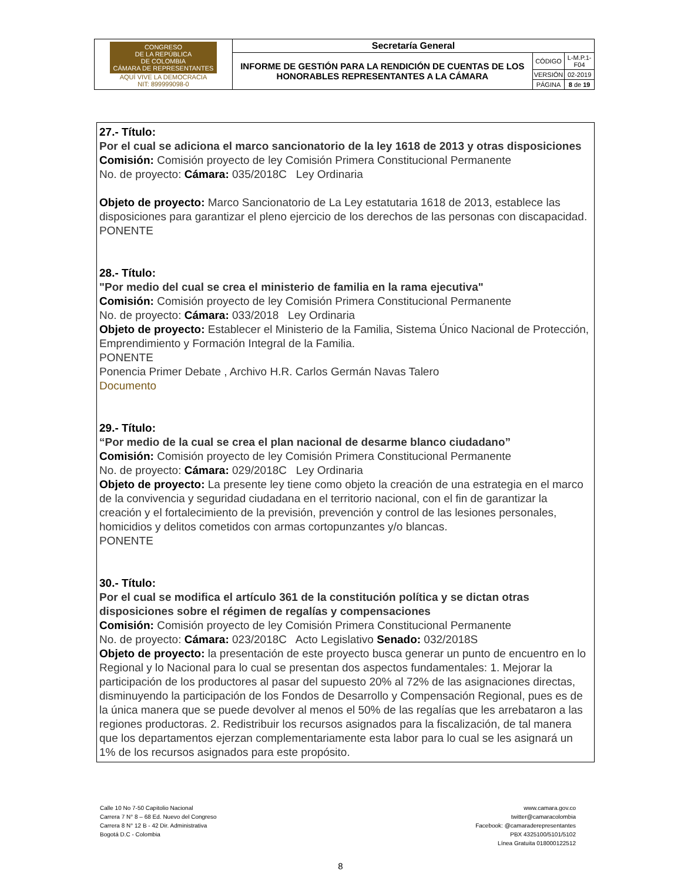| CONGRESO DE LA REPÚBLICA DE COLOMBIA CÁMARA DE REPRESENTANTES AQUÍ VIVE LA DEMOCRACIA NIT: 899999098-0 | Secretaría General | | |
| | INFORME DE GESTIÓN PARA LA RENDICIÓN DE CUENTAS DE LOS HONORABLES REPRESENTANTES A LA CÁMARA | CÓDIGO | L-M.P.1-F04 |
| | | VERSIÓN | 02-2019 |
| | | PÁGINA | 8 de 19 |
27.- Título:
Por el cual se adiciona el marco sancionatorio de la ley 1618 de 2013 y otras disposiciones
Comisión: Comisión proyecto de ley Comisión Primera Constitucional Permanente
No. de proyecto: Cámara: 035/2018C Ley Ordinaria
Objeto de proyecto: Marco Sancionatorio de La Ley estatutaria 1618 de 2013, establece las disposiciones para garantizar el pleno ejercicio de los derechos de las personas con discapacidad.
PONENTE
28.- Título:
"Por medio del cual se crea el ministerio de familia en la rama ejecutiva"
Comisión: Comisión proyecto de ley Comisión Primera Constitucional Permanente
No. de proyecto: Cámara: 033/2018 Ley Ordinaria
Objeto de proyecto: Establecer el Ministerio de la Familia, Sistema Único Nacional de Protección, Emprendimiento y Formación Integral de la Familia.
PONENTE
Ponencia Primer Debate , Archivo H.R. Carlos Germán Navas Talero
Documento
29.- Título:
“Por medio de la cual se crea el plan nacional de desarme blanco ciudadano”
Comisión: Comisión proyecto de ley Comisión Primera Constitucional Permanente
No. de proyecto: Cámara: 029/2018C Ley Ordinaria
Objeto de proyecto: La presente ley tiene como objeto la creación de una estrategia en el marco de la convivencia y seguridad ciudadana en el territorio nacional, con el fin de garantizar la creación y el fortalecimiento de la previsión, prevención y control de las lesiones personales, homicidios y delitos cometidos con armas cortopunzantes y/o blancas.
PONENTE
30.- Título:
Por el cual se modifica el artículo 361 de la constitución política y se dictan otras disposiciones sobre el régimen de regalías y compensaciones
Comisión: Comisión proyecto de ley Comisión Primera Constitucional Permanente
No. de proyecto: Cámara: 023/2018C Acto Legislativo Senado: 032/2018S
Objeto de proyecto: la presentación de este proyecto busca generar un punto de encuentro en lo Regional y lo Nacional para lo cual se presentan dos aspectos fundamentales: 1. Mejorar la participación de los productores al pasar del supuesto 20% al 72% de las asignaciones directas, disminuyendo la participación de los Fondos de Desarrollo y Compensación Regional, pues es de la única manera que se puede devolver al menos el 50% de las regalías que les arrebataron a las regiones productoras. 2. Redistribuir los recursos asignados para la fiscalización, de tal manera que los departamentos ejerzan complementariamente esta labor para lo cual se les asignará un 1% de los recursos asignados para este propósito.
Calle 10 No 7-50 Capitolio Nacional
Carrera 7 N° 8 – 68 Ed. Nuevo del Congreso
Carrera 8 N° 12 B - 42 Dir. Administrativa
Bogotá D.C - Colombia
www.camara.gov.co
twitter@camaracolombia
Facebook: @camaraderepresentantes
PBX 4325100/5101/5102
Línea Gratuita 018000122512
8